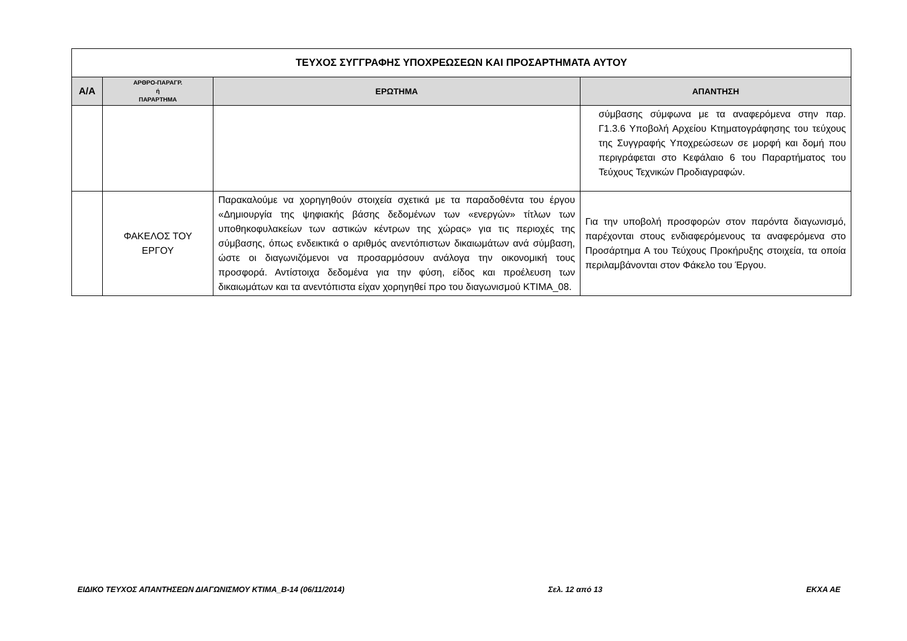| ΤΕΥΧΟΣ ΣΥΓΓΡΑΦΗΣ ΥΠΟΧΡΕΩΣΕΩΝ ΚΑΙ ΠΡΟΣΑΡΤΗΜΑΤΑ ΑΥΤΟΥ | | | |
| Α/Α | ΑΡΘΡΟ-ΠΑΡΑΓΡ. ή ΠΑΡΑΡΤΗΜΑ | ΕΡΩΤΗΜΑ | ΑΠΑΝΤΗΣΗ |
| | | | σύμβασης σύμφωνα με τα αναφερόμενα στην παρ. Γ1.3.6 Υποβολή Αρχείου Κτηματογράφησης του τεύχους της Συγγραφής Υποχρεώσεων σε μορφή και δομή που περιγράφεται στο Κεφάλαιο 6 του Παραρτήματος του Τεύχους Τεχνικών Προδιαγραφών. |
| | ΦΑΚΕΛΟΣ ΤΟΥ ΕΡΓΟΥ | Παρακαλούμε να χορηγηθούν στοιχεία σχετικά με τα παραδοθέντα του έργου «Δημιουργία της ψηφιακής βάσης δεδομένων των «ενεργών» τίτλων των υποθηκοφυλακείων των αστικών κέντρων της χώρας» για τις περιοχές της σύμβασης, όπως ενδεικτικά ο αριθμός ανεντόπιστων δικαιωμάτων ανά σύμβαση, ώστε οι διαγωνιζόμενοι να προσαρμόσουν ανάλογα την οικονομική τους προσφορά. Αντίστοιχα δεδομένα για την φύση, είδος και προέλευση των δικαιωμάτων και τα ανεντόπιστα είχαν χορηγηθεί προ του διαγωνισμού ΚΤΙΜΑ_08. | Για την υποβολή προσφορών στον παρόντα διαγωνισμό, παρέχονται στους ενδιαφερόμενους τα αναφερόμενα στο Προσάρτημα Α του Τεύχους Προκήρυξης στοιχεία, τα οποία περιλαμβάνονται στον Φάκελο του Έργου. |
ΕΙΔΙΚΟ ΤΕΥΧΟΣ ΑΠΑΝΤΗΣΕΩΝ ΔΙΑΓΩΝΙΣΜΟΥ ΚΤΙΜΑ_Β-14 (06/11/2014) Σελ. 12 από 13 ΕΚΧΑ ΑΕ